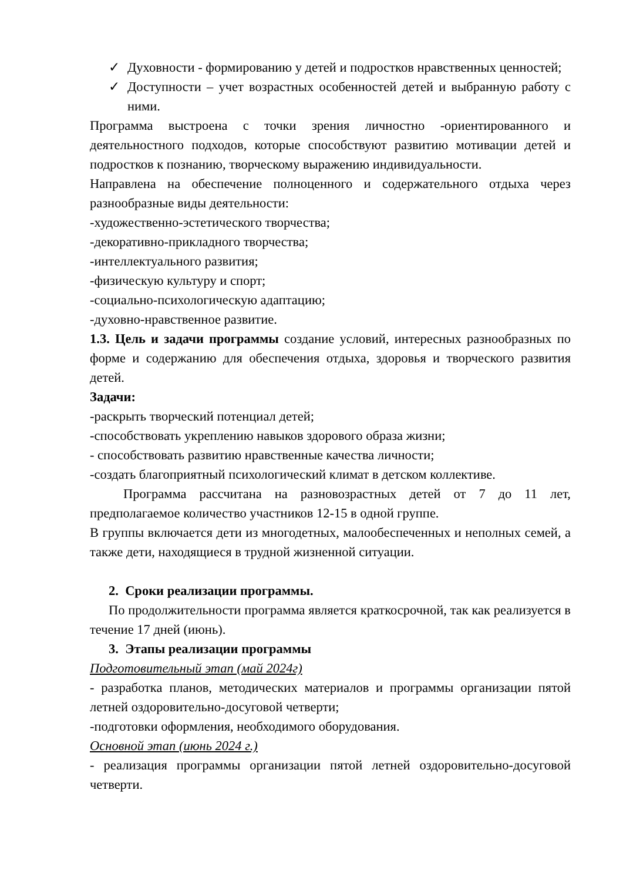✓ Духовности - формированию у детей и подростков нравственных ценностей;
✓ Доступности – учет возрастных особенностей детей и выбранную работу с ними.
Программа выстроена с точки зрения личностно -ориентированного и деятельностного подходов, которые способствуют развитию мотивации детей и подростков к познанию, творческому выражению индивидуальности.
Направлена на обеспечение полноценного и содержательного отдыха через разнообразные виды деятельности:
-художественно-эстетического творчества;
-декоративно-прикладного творчества;
-интеллектуального развития;
-физическую культуру и спорт;
-социально-психологическую адаптацию;
-духовно-нравственное развитие.
1.3. Цель и задачи программы создание условий, интересных разнообразных по форме и содержанию для обеспечения отдыха, здоровья и творческого развития детей.
Задачи:
-раскрыть творческий потенциал детей;
-способствовать укреплению навыков здорового образа жизни;
- способствовать развитию нравственные качества личности;
-создать благоприятный психологический климат в детском коллективе.
Программа рассчитана на разновозрастных детей от 7 до 11 лет, предполагаемое количество участников 12-15 в одной группе.
В группы включается дети из многодетных, малообеспеченных и неполных семей, а также дети, находящиеся в трудной жизненной ситуации.
2. Сроки реализации программы.
По продолжительности программа является краткосрочной, так как реализуется в течение 17 дней (июнь).
3. Этапы реализации программы
Подготовительный этап (май 2024г)
- разработка планов, методических материалов и программы организации пятой летней оздоровительно-досуговой четверти;
-подготовки оформления, необходимого оборудования.
Основной этап (июнь 2024 г.)
- реализация программы организации пятой летней оздоровительно-досуговой четверти.